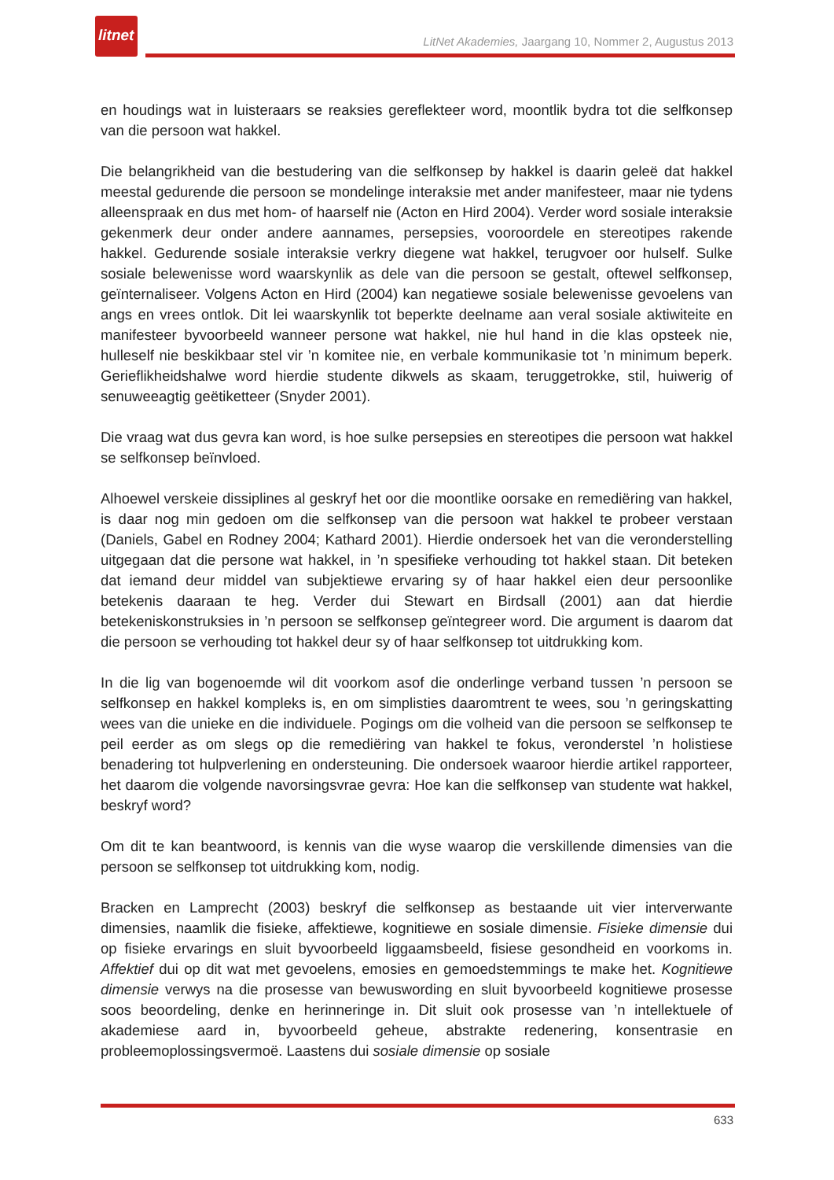litnet
LitNet Akademies, Jaargang 10, Nommer 2, Augustus 2013
en houdings wat in luisteraars se reaksies gereflekteer word, moontlik bydra tot die selfkonsep van die persoon wat hakkel.
Die belangrikheid van die bestudering van die selfkonsep by hakkel is daarin geleë dat hakkel meestal gedurende die persoon se mondelinge interaksie met ander manifesteer, maar nie tydens alleenspraak en dus met hom- of haarself nie (Acton en Hird 2004). Verder word sosiale interaksie gekenmerk deur onder andere aannames, persepsies, vooroordele en stereotipes rakende hakkel. Gedurende sosiale interaksie verkry diegene wat hakkel, terugvoer oor hulself. Sulke sosiale belewenisse word waarskynlik as dele van die persoon se gestalt, oftewel selfkonsep, geïnternaliseer. Volgens Acton en Hird (2004) kan negatiewe sosiale belewenisse gevoelens van angs en vrees ontlok. Dit lei waarskynlik tot beperkte deelname aan veral sosiale aktiwiteite en manifesteer byvoorbeeld wanneer persone wat hakkel, nie hul hand in die klas opsteek nie, hulleself nie beskikbaar stel vir ’n komitee nie, en verbale kommunikasie tot ’n minimum beperk. Gerieflikheidshalwe word hierdie studente dikwels as skaam, teruggetrokke, stil, huiwerig of senuweeagtig geëtiketteer (Snyder 2001).
Die vraag wat dus gevra kan word, is hoe sulke persepsies en stereotipes die persoon wat hakkel se selfkonsep beïnvloed.
Alhoewel verskeie dissiplines al geskryf het oor die moontlike oorsake en remediëring van hakkel, is daar nog min gedoen om die selfkonsep van die persoon wat hakkel te probeer verstaan (Daniels, Gabel en Rodney 2004; Kathard 2001). Hierdie ondersoek het van die veronderstelling uitgegaan dat die persone wat hakkel, in ’n spesifieke verhouding tot hakkel staan. Dit beteken dat iemand deur middel van subjektiewe ervaring sy of haar hakkel eien deur persoonlike betekenis daaraan te heg. Verder dui Stewart en Birdsall (2001) aan dat hierdie betekeniskonstruksies in ’n persoon se selfkonsep geïntegreer word. Die argument is daarom dat die persoon se verhouding tot hakkel deur sy of haar selfkonsep tot uitdrukking kom.
In die lig van bogenoemde wil dit voorkom asof die onderlinge verband tussen ’n persoon se selfkonsep en hakkel kompleks is, en om simplisties daaromtrent te wees, sou ’n geringskatting wees van die unieke en die individuele. Pogings om die volheid van die persoon se selfkonsep te peil eerder as om slegs op die remediëring van hakkel te fokus, veronderstel ’n holistiese benadering tot hulpverlening en ondersteuning. Die ondersoek waaroor hierdie artikel rapporteer, het daarom die volgende navorsingsvrae gevra: Hoe kan die selfkonsep van studente wat hakkel, beskryf word?
Om dit te kan beantwoord, is kennis van die wyse waarop die verskillende dimensies van die persoon se selfkonsep tot uitdrukking kom, nodig.
Bracken en Lamprecht (2003) beskryf die selfkonsep as bestaande uit vier interverwante dimensies, naamlik die fisieke, affektiewe, kognitiewe en sosiale dimensie. Fisieke dimensie dui op fisieke ervarings en sluit byvoorbeeld liggaamsbeeld, fisiese gesondheid en voorkoms in. Affektief dui op dit wat met gevoelens, emosies en gemoedstemmings te make het. Kognitiewe dimensie verwys na die prosesse van bewuswording en sluit byvoorbeeld kognitiewe prosesse soos beoordeling, denke en herinneringe in. Dit sluit ook prosesse van ’n intellektuele of akademiese aard in, byvoorbeeld geheue, abstrakte redenering, konsentrasie en probleemoplossingsvermoë. Laastens dui sosiale dimensie op sosiale
633